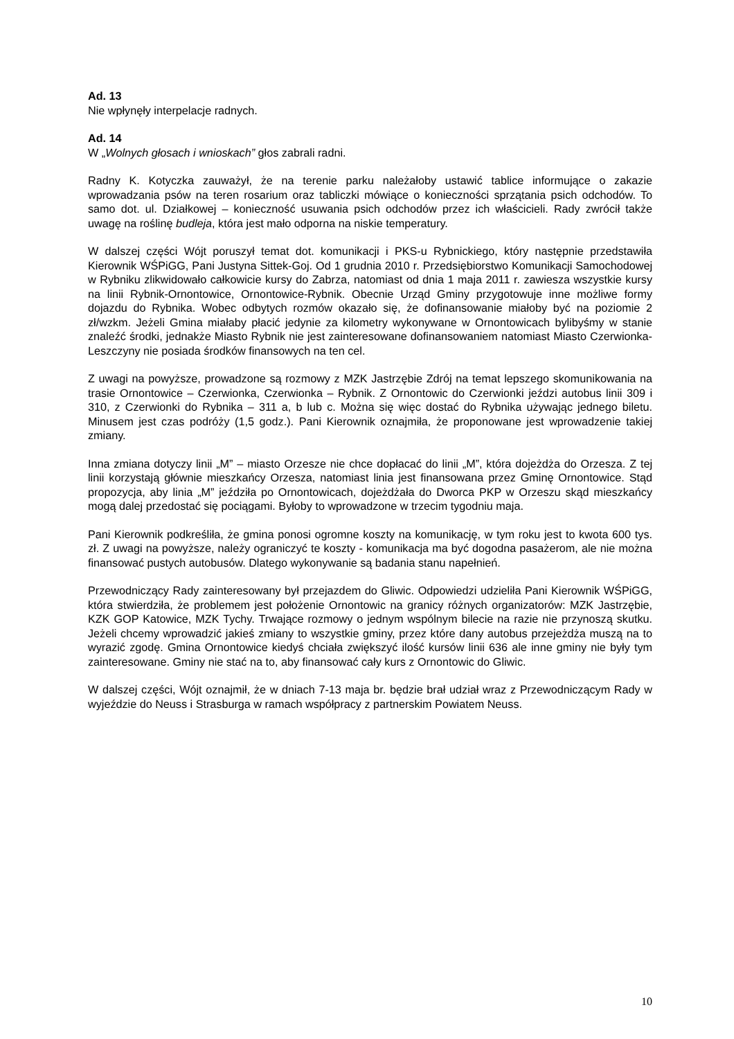Ad. 13
Nie wpłynęły interpelacje radnych.
Ad. 14
W „Wolnych głosach i wnioskach” głos zabrali radni.
Radny K. Kotyczka zauważył, że na terenie parku należałoby ustawić tablice informujące o zakazie wprowadzania psów na teren rosarium oraz tabliczki mówiące o konieczności sprzątania psich odchodów. To samo dot. ul. Działkowej – konieczność usuwania psich odchodów przez ich właścicieli. Rady zwrócił także uwagę na roślinę budleja, która jest mało odporna na niskie temperatury.
W dalszej części Wójt poruszył temat dot. komunikacji i PKS-u Rybnickiego, który następnie przedstawiła Kierownik WŚPiGG, Pani Justyna Sittek-Goj. Od 1 grudnia 2010 r. Przedsiębiorstwo Komunikacji Samochodowej w Rybniku zlikwidowało całkowicie kursy do Zabrza, natomiast od dnia 1 maja 2011 r. zawiesza wszystkie kursy na linii Rybnik-Ornontowice, Ornontowice-Rybnik. Obecnie Urząd Gminy przygotowuje inne możliwe formy dojazdu do Rybnika. Wobec odbytych rozmów okazało się, że dofinansowanie miałoby być na poziomie 2 zł/wzkm. Jeżeli Gmina miałaby płacić jedynie za kilometry wykonywane w Ornontowicach bylibyśmy w stanie znaleźć środki, jednakże Miasto Rybnik nie jest zainteresowane dofinansowaniem natomiast Miasto Czerwionka-Leszczyny nie posiada środków finansowych na ten cel.
Z uwagi na powyższe, prowadzone są rozmowy z MZK Jastrzębie Zdrój na temat lepszego skomunikowania na trasie Ornontowice – Czerwionka, Czerwionka – Rybnik. Z Ornontowic do Czerwionki jeździ autobus linii 309 i 310, z Czerwionki do Rybnika – 311 a, b lub c. Można się więc dostać do Rybnika używając jednego biletu. Minusem jest czas podróży (1,5 godz.). Pani Kierownik oznajmiła, że proponowane jest wprowadzenie takiej zmiany.
Inna zmiana dotyczy linii „M” – miasto Orzesze nie chce dopłacać do linii „M”, która dojeżdża do Orzesza. Z tej linii korzystają głównie mieszkańcy Orzesza, natomiast linia jest finansowana przez Gminę Ornontowice. Stąd propozycja, aby linia „M” jeździła po Ornontowicach, dojeżdżała do Dworca PKP w Orzeszu skąd mieszkańcy mogą dalej przedostać się pociągami. Byłoby to wprowadzone w trzecim tygodniu maja.
Pani Kierownik podkreśliła, że gmina ponosi ogromne koszty na komunikację, w tym roku jest to kwota 600 tys. zł. Z uwagi na powyższe, należy ograniczyć te koszty - komunikacja ma być dogodna pasażerom, ale nie można finansować pustych autobusów. Dlatego wykonywanie są badania stanu napełnień.
Przewodniczący Rady zainteresowany był przejazdem do Gliwic. Odpowiedzi udzieliła Pani Kierownik WŚPiGG, która stwierdziła, że problemem jest położenie Ornontowic na granicy różnych organizatorów: MZK Jastrzębie, KZK GOP Katowice, MZK Tychy. Trwające rozmowy o jednym wspólnym bilecie na razie nie przynoszą skutku. Jeżeli chcemy wprowadzić jakieś zmiany to wszystkie gminy, przez które dany autobus przejeżdża muszą na to wyrazić zgodę. Gmina Ornontowice kiedyś chciała zwiększyć ilość kursów linii 636 ale inne gminy nie były tym zainteresowane. Gminy nie stać na to, aby finansować cały kurs z Ornontowic do Gliwic.
W dalszej części, Wójt oznajmił, że w dniach 7-13 maja br. będzie brał udział wraz z Przewodniczącym Rady w wyjeździe do Neuss i Strasburga w ramach współpracy z partnerskim Powiatem Neuss.
10